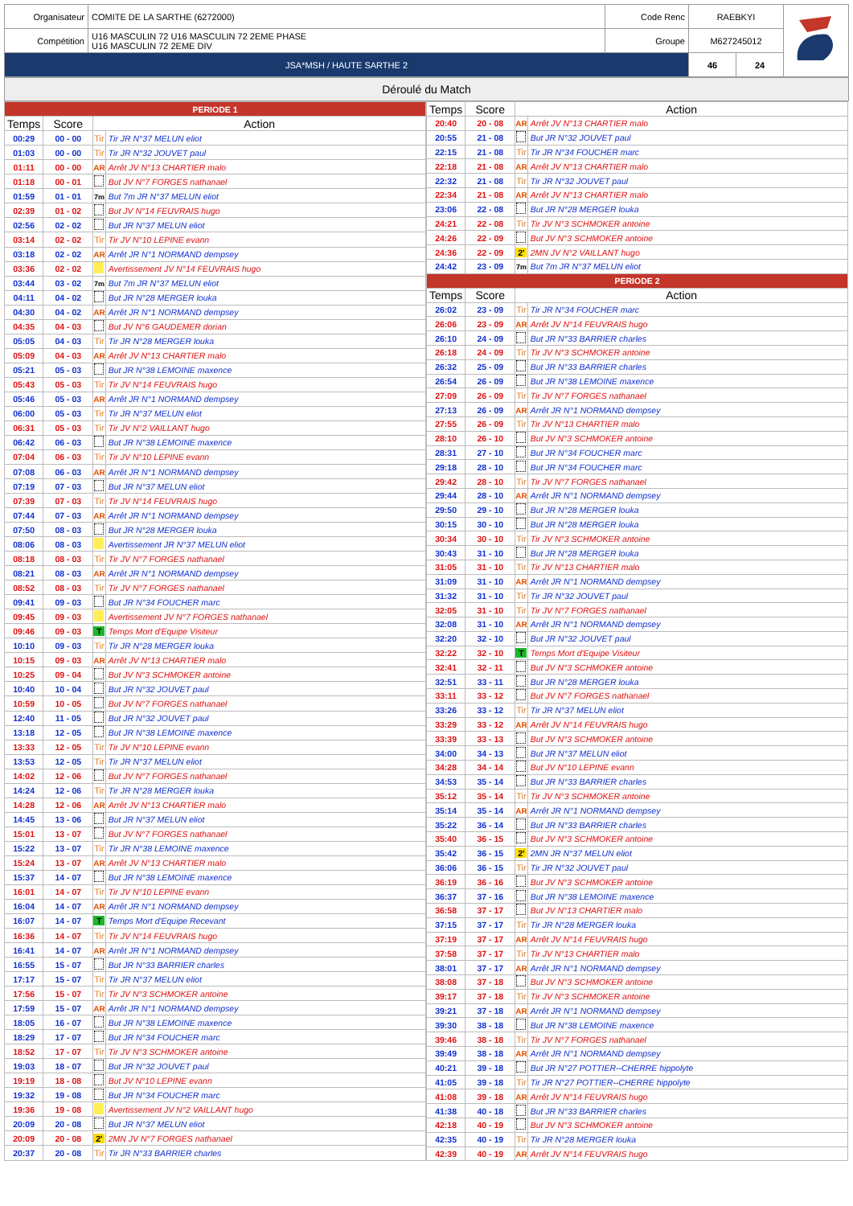| Organisateur | COMITE DE LA SARTHE (6272000) | Code Renc | RAEBKYI | | |
| Compétition | U16 MASCULIN 72 U16 MASCULIN 72 2EME PHASE U16 MASCULIN 72 2EME DIV | Groupe | M627245012 | | |
| JSA*MSH / HAUTE SARTHE 2 | | | 46 | 24 | |
Déroulé du Match
| PERIODE 1 | | | |
| Temps | Score | Action | |
| 00:29 | 00 - 00 | Tir | Tir JR N°37 MELUN eliot |
| 01:03 | 00 - 00 | Tir | Tir JR N°32 JOUVET paul |
| 01:11 | 00 - 00 | AR | Arrêt JV N°13 CHARTIER malo |
| 01:18 | 00 - 01 | | But JV N°7 FORGES nathanael |
| 01:59 | 01 - 01 | 7m | But 7m JR N°37 MELUN eliot |
| 02:39 | 01 - 02 | | But JV N°14 FEUVRAIS hugo |
| 02:56 | 02 - 02 | | But JR N°37 MELUN eliot |
| 03:14 | 02 - 02 | Tir | Tir JV N°10 LEPINE evann |
| 03:18 | 02 - 02 | AR | Arrêt JR N°1 NORMAND dempsey |
| 03:36 | 02 - 02 | | Avertissement JV N°14 FEUVRAIS hugo |
| 03:44 | 03 - 02 | 7m | But 7m JR N°37 MELUN eliot |
| 04:11 | 04 - 02 | | But JR N°28 MERGER louka |
| 04:30 | 04 - 02 | AR | Arrêt JR N°1 NORMAND dempsey |
| 04:35 | 04 - 03 | | But JV N°6 GAUDEMER dorian |
| 05:05 | 04 - 03 | Tir | Tir JR N°28 MERGER louka |
| 05:09 | 04 - 03 | AR | Arrêt JV N°13 CHARTIER malo |
| 05:21 | 05 - 03 | | But JR N°38 LEMOINE maxence |
| 05:43 | 05 - 03 | Tir | Tir JV N°14 FEUVRAIS hugo |
| 05:46 | 05 - 03 | AR | Arrêt JR N°1 NORMAND dempsey |
| 06:00 | 05 - 03 | Tir | Tir JR N°37 MELUN eliot |
| 06:31 | 05 - 03 | Tir | Tir JV N°2 VAILLANT hugo |
| 06:42 | 06 - 03 | | But JR N°38 LEMOINE maxence |
| 07:04 | 06 - 03 | Tir | Tir JV N°10 LEPINE evann |
| 07:08 | 06 - 03 | AR | Arrêt JR N°1 NORMAND dempsey |
| 07:19 | 07 - 03 | | But JR N°37 MELUN eliot |
| 07:39 | 07 - 03 | Tir | Tir JV N°14 FEUVRAIS hugo |
| 07:44 | 07 - 03 | AR | Arrêt JR N°1 NORMAND dempsey |
| 07:50 | 08 - 03 | | But JR N°28 MERGER louka |
| 08:06 | 08 - 03 | | Avertissement JR N°37 MELUN eliot |
| 08:18 | 08 - 03 | Tir | Tir JV N°7 FORGES nathanael |
| 08:21 | 08 - 03 | AR | Arrêt JR N°1 NORMAND dempsey |
| 08:52 | 08 - 03 | Tir | Tir JV N°7 FORGES nathanael |
| 09:41 | 09 - 03 | | But JR N°34 FOUCHER marc |
| 09:45 | 09 - 03 | | Avertissement JV N°7 FORGES nathanael |
| 09:46 | 09 - 03 | T | Temps Mort d'Equipe Visiteur |
| 10:10 | 09 - 03 | Tir | Tir JR N°28 MERGER louka |
| 10:15 | 09 - 03 | AR | Arrêt JV N°13 CHARTIER malo |
| 10:25 | 09 - 04 | | But JV N°3 SCHMOKER antoine |
| 10:40 | 10 - 04 | | But JR N°32 JOUVET paul |
| 10:59 | 10 - 05 | | But JV N°7 FORGES nathanael |
| 12:40 | 11 - 05 | | But JR N°32 JOUVET paul |
| 13:18 | 12 - 05 | | But JR N°38 LEMOINE maxence |
| 13:33 | 12 - 05 | Tir | Tir JV N°10 LEPINE evann |
| 13:53 | 12 - 05 | Tir | Tir JR N°37 MELUN eliot |
| 14:02 | 12 - 06 | | But JV N°7 FORGES nathanael |
| 14:24 | 12 - 06 | Tir | Tir JR N°28 MERGER louka |
| 14:28 | 12 - 06 | AR | Arrêt JV N°13 CHARTIER malo |
| 14:45 | 13 - 06 | | But JR N°37 MELUN eliot |
| 15:01 | 13 - 07 | | But JV N°7 FORGES nathanael |
| 15:22 | 13 - 07 | Tir | Tir JR N°38 LEMOINE maxence |
| 15:24 | 13 - 07 | AR | Arrêt JV N°13 CHARTIER malo |
| 15:37 | 14 - 07 | | But JR N°38 LEMOINE maxence |
| 16:01 | 14 - 07 | Tir | Tir JV N°10 LEPINE evann |
| 16:04 | 14 - 07 | AR | Arrêt JR N°1 NORMAND dempsey |
| 16:07 | 14 - 07 | T | Temps Mort d'Equipe Recevant |
| 16:36 | 14 - 07 | Tir | Tir JV N°14 FEUVRAIS hugo |
| 16:41 | 14 - 07 | AR | Arrêt JR N°1 NORMAND dempsey |
| 16:55 | 15 - 07 | | But JR N°33 BARRIER charles |
| 17:17 | 15 - 07 | Tir | Tir JR N°37 MELUN eliot |
| 17:56 | 15 - 07 | Tir | Tir JV N°3 SCHMOKER antoine |
| 17:59 | 15 - 07 | AR | Arrêt JR N°1 NORMAND dempsey |
| 18:05 | 16 - 07 | | But JR N°38 LEMOINE maxence |
| 18:29 | 17 - 07 | | But JR N°34 FOUCHER marc |
| 18:52 | 17 - 07 | Tir | Tir JV N°3 SCHMOKER antoine |
| 19:03 | 18 - 07 | | But JR N°32 JOUVET paul |
| 19:19 | 18 - 08 | | But JV N°10 LEPINE evann |
| 19:32 | 19 - 08 | | But JR N°34 FOUCHER marc |
| 19:36 | 19 - 08 | | Avertissement JV N°2 VAILLANT hugo |
| 20:09 | 20 - 08 | | But JR N°37 MELUN eliot |
| 20:09 | 20 - 08 | 2' | 2MN JV N°7 FORGES nathanael |
| 20:37 | 20 - 08 | Tir | Tir JR N°33 BARRIER charles |
| Temps | Score | Action | |
| --- | --- | --- | --- |
| 20:40 | 20 - 08 | AR | Arrêt JV N°13 CHARTIER malo |
| 20:55 | 21 - 08 | | But JR N°32 JOUVET paul |
| 22:15 | 21 - 08 | Tir | Tir JR N°34 FOUCHER marc |
| 22:18 | 21 - 08 | AR | Arrêt JV N°13 CHARTIER malo |
| 22:32 | 21 - 08 | Tir | Tir JR N°32 JOUVET paul |
| 22:34 | 21 - 08 | AR | Arrêt JV N°13 CHARTIER malo |
| 23:06 | 22 - 08 | | But JR N°28 MERGER louka |
| 24:21 | 22 - 08 | Tir | Tir JV N°3 SCHMOKER antoine |
| 24:26 | 22 - 09 | | But JV N°3 SCHMOKER antoine |
| 24:36 | 22 - 09 | 2' | 2MN JV N°2 VAILLANT hugo |
| 24:42 | 23 - 09 | 7m | But 7m JR N°37 MELUN eliot |
| PERIODE 2 | | | |
| Temps | Score | Action | |
| 26:02 | 23 - 09 | Tir | Tir JR N°34 FOUCHER marc |
| 26:06 | 23 - 09 | AR | Arrêt JV N°14 FEUVRAIS hugo |
| 26:10 | 24 - 09 | | But JR N°33 BARRIER charles |
| 26:18 | 24 - 09 | Tir | Tir JV N°3 SCHMOKER antoine |
| 26:32 | 25 - 09 | | But JR N°33 BARRIER charles |
| 26:54 | 26 - 09 | | But JR N°38 LEMOINE maxence |
| 27:09 | 26 - 09 | Tir | Tir JV N°7 FORGES nathanael |
| 27:13 | 26 - 09 | AR | Arrêt JR N°1 NORMAND dempsey |
| 27:55 | 26 - 09 | Tir | Tir JV N°13 CHARTIER malo |
| 28:10 | 26 - 10 | | But JV N°3 SCHMOKER antoine |
| 28:31 | 27 - 10 | | But JR N°34 FOUCHER marc |
| 29:18 | 28 - 10 | | But JR N°34 FOUCHER marc |
| 29:42 | 28 - 10 | Tir | Tir JV N°7 FORGES nathanael |
| 29:44 | 28 - 10 | AR | Arrêt JR N°1 NORMAND dempsey |
| 29:50 | 29 - 10 | | But JR N°28 MERGER louka |
| 30:15 | 30 - 10 | | But JR N°28 MERGER louka |
| 30:34 | 30 - 10 | Tir | Tir JV N°3 SCHMOKER antoine |
| 30:43 | 31 - 10 | | But JR N°28 MERGER louka |
| 31:05 | 31 - 10 | Tir | Tir JV N°13 CHARTIER malo |
| 31:09 | 31 - 10 | AR | Arrêt JR N°1 NORMAND dempsey |
| 31:32 | 31 - 10 | Tir | Tir JR N°32 JOUVET paul |
| 32:05 | 31 - 10 | Tir | Tir JV N°7 FORGES nathanael |
| 32:08 | 31 - 10 | AR | Arrêt JR N°1 NORMAND dempsey |
| 32:20 | 32 - 10 | | But JR N°32 JOUVET paul |
| 32:22 | 32 - 10 | T | Temps Mort d'Equipe Visiteur |
| 32:41 | 32 - 11 | | But JV N°3 SCHMOKER antoine |
| 32:51 | 33 - 11 | | But JR N°28 MERGER louka |
| 33:11 | 33 - 12 | | But JV N°7 FORGES nathanael |
| 33:26 | 33 - 12 | Tir | Tir JR N°37 MELUN eliot |
| 33:29 | 33 - 12 | AR | Arrêt JV N°14 FEUVRAIS hugo |
| 33:39 | 33 - 13 | | But JV N°3 SCHMOKER antoine |
| 34:00 | 34 - 13 | | But JR N°37 MELUN eliot |
| 34:28 | 34 - 14 | | But JV N°10 LEPINE evann |
| 34:53 | 35 - 14 | | But JR N°33 BARRIER charles |
| 35:12 | 35 - 14 | Tir | Tir JV N°3 SCHMOKER antoine |
| 35:14 | 35 - 14 | AR | Arrêt JR N°1 NORMAND dempsey |
| 35:22 | 36 - 14 | | But JR N°33 BARRIER charles |
| 35:40 | 36 - 15 | | But JV N°3 SCHMOKER antoine |
| 35:42 | 36 - 15 | 2' | 2MN JR N°37 MELUN eliot |
| 36:06 | 36 - 15 | Tir | Tir JR N°32 JOUVET paul |
| 36:19 | 36 - 16 | | But JV N°3 SCHMOKER antoine |
| 36:37 | 37 - 16 | | But JR N°38 LEMOINE maxence |
| 36:58 | 37 - 17 | | But JV N°13 CHARTIER malo |
| 37:15 | 37 - 17 | Tir | Tir JR N°28 MERGER louka |
| 37:19 | 37 - 17 | AR | Arrêt JV N°14 FEUVRAIS hugo |
| 37:58 | 37 - 17 | Tir | Tir JV N°13 CHARTIER malo |
| 38:01 | 37 - 17 | AR | Arrêt JR N°1 NORMAND dempsey |
| 38:08 | 37 - 18 | | But JV N°3 SCHMOKER antoine |
| 39:17 | 37 - 18 | Tir | Tir JV N°3 SCHMOKER antoine |
| 39:21 | 37 - 18 | AR | Arrêt JR N°1 NORMAND dempsey |
| 39:30 | 38 - 18 | | But JR N°38 LEMOINE maxence |
| 39:46 | 38 - 18 | Tir | Tir JV N°7 FORGES nathanael |
| 39:49 | 38 - 18 | AR | Arrêt JR N°1 NORMAND dempsey |
| 40:21 | 39 - 18 | | But JR N°27 POTTIER--CHERRE hippolyte |
| 41:05 | 39 - 18 | Tir | Tir JR N°27 POTTIER--CHERRE hippolyte |
| 41:08 | 39 - 18 | AR | Arrêt JV N°14 FEUVRAIS hugo |
| 41:38 | 40 - 18 | | But JR N°33 BARRIER charles |
| 42:18 | 40 - 19 | | But JV N°3 SCHMOKER antoine |
| 42:35 | 40 - 19 | Tir | Tir JR N°28 MERGER louka |
| 42:39 | 40 - 19 | AR | Arrêt JV N°14 FEUVRAIS hugo |